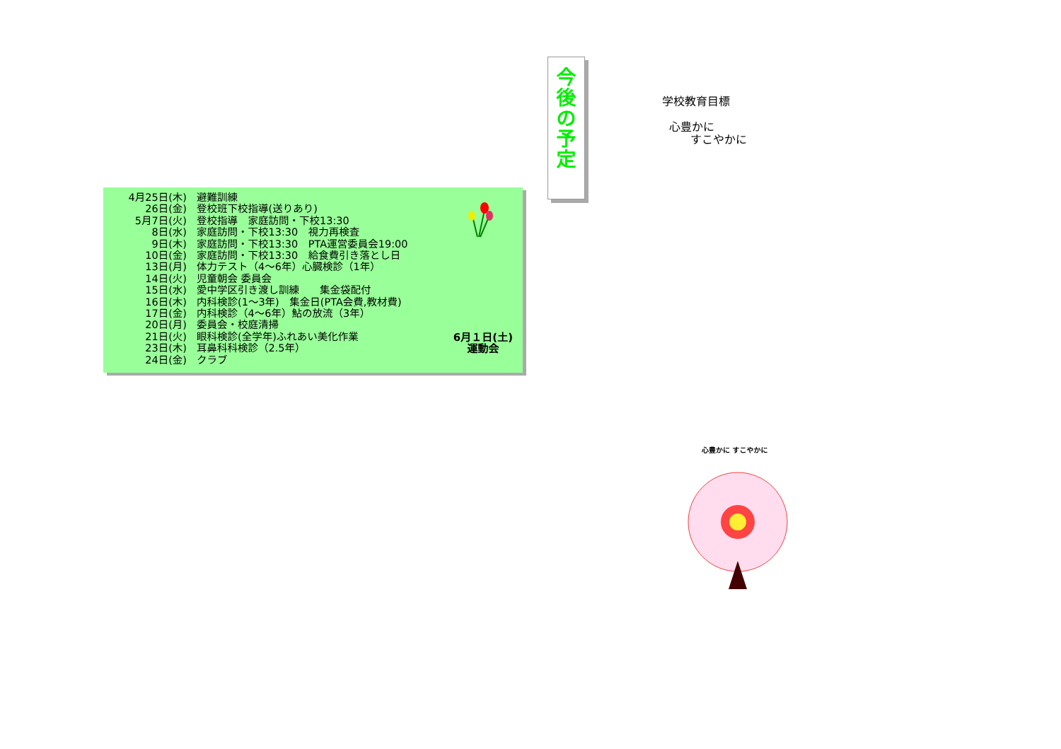今
後
の
予
定
学校教育目標
心豊かに
すこやかに
4月25日(木) 避難訓練
26日(金) 登校班下校指導(送りあり)
5月7日(火) 登校指導　家庭訪問・下校13:30
8日(水) 家庭訪問・下校13:30　視力再検査
9日(木) 家庭訪問・下校13:30　PTA運営委員会19:00
10日(金) 家庭訪問・下校13:30　給食費引き落とし日
13日(月) 体力テスト（4～6年）心臓検診（1年）
14日(火) 児童朝会 委員会
15日(水) 愛中学区引き渡し訓練　　集金袋配付
16日(木) 内科検診(1～3年)　集金日(PTA会費,教材費)
17日(金) 内科検診（4～6年）鮎の放流（3年）
20日(月) 委員会・校庭清掃
21日(火) 眼科検診(全学年)ふれあい美化作業
23日(木) 耳鼻科科検診（2.5年）
24日(金) クラブ
6月１日(土)
運動会
心豊かに すこやかに